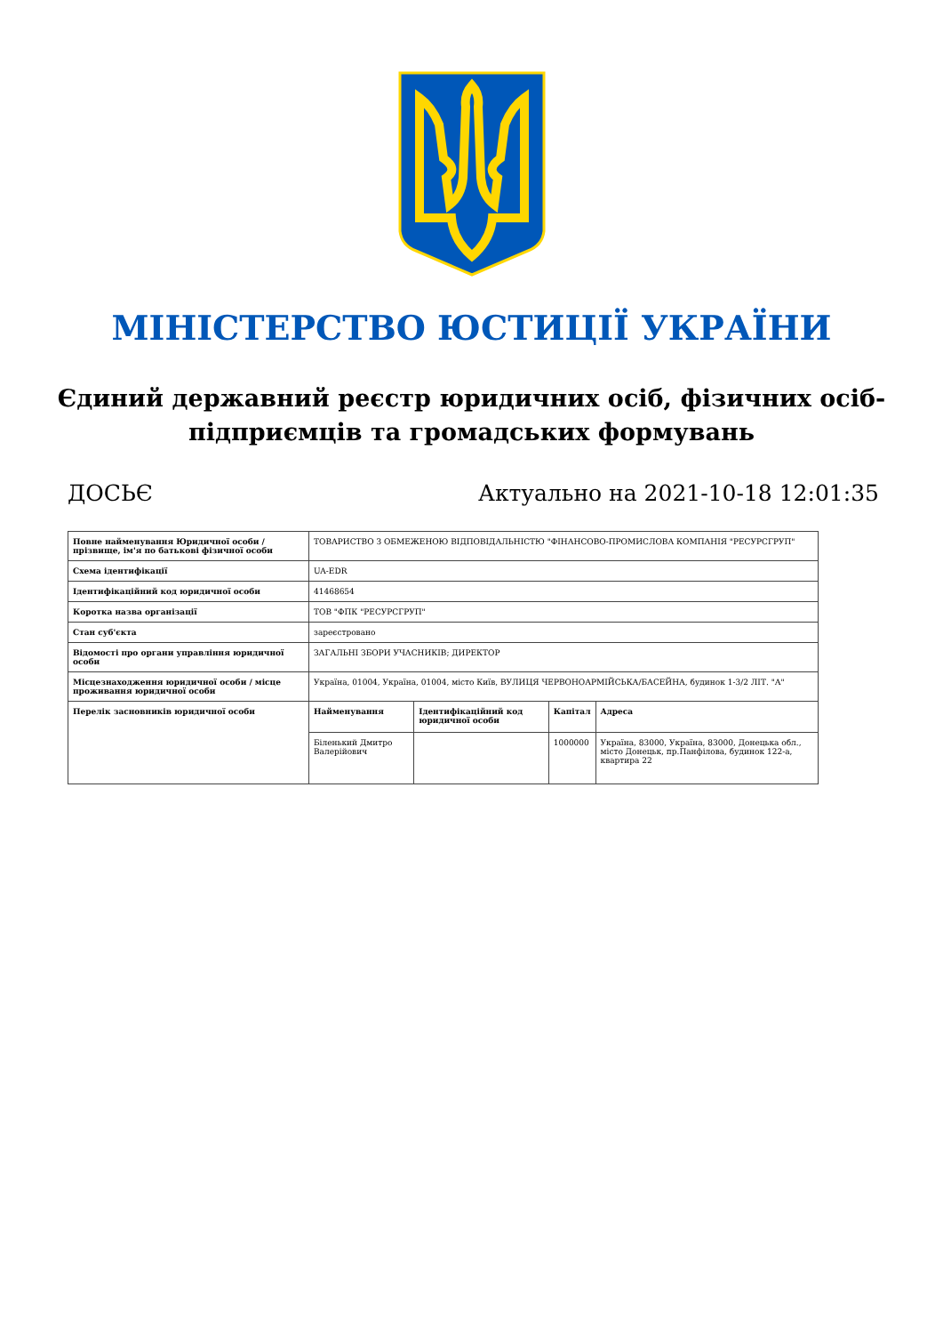МІНІСТЕРСТВО ЮСТИЦІЇ УКРАЇНИ
Єдиний державний реєстр юридичних осіб, фізичних осіб-підприємців та громадських формувань
ДОСЬЄ Актуально на 2021-10-18 12:01:35
| Повне найменування Юридичної особи / прізвище, ім'я по батькові фізичної особи | ТОВАРИСТВО З ОБМЕЖЕНОЮ ВІДПОВІДАЛЬНІСТЮ "ФІНАНСОВО-ПРОМИСЛОВА КОМПАНІЯ "РЕСУРСГРУП" | | | |
| Схема ідентифікації | UA-EDR | | | |
| Ідентифікаційний код юридичної особи | 41468654 | | | |
| Коротка назва організації | ТОВ "ФПК "РЕСУРСГРУП" | | | |
| Стан суб'єкта | зареєстровано | | | |
| Відомості про органи управління юридичної особи | ЗАГАЛЬНІ ЗБОРИ УЧАСНИКІВ; ДИРЕКТОР | | | |
| Місцезнаходження юридичної особи / місце проживання юридичної особи | Україна, 01004, Україна, 01004, місто Київ, ВУЛИЦЯ ЧЕРВОНОАРМІЙСЬКА/БАСЕЙНА, будинок 1-3/2 ЛІТ. "А" | | | |
| Перелік засновників юридичної особи | Найменування | Ідентифікаційний код юридичної особи | Капітал | Адреса |
| | Біленький Дмитро Валерійович | | 1000000 | Україна, 83000, Україна, 83000, Донецька обл., місто Донецьк, пр.Панфілова, будинок 122-а, квартира 22 |